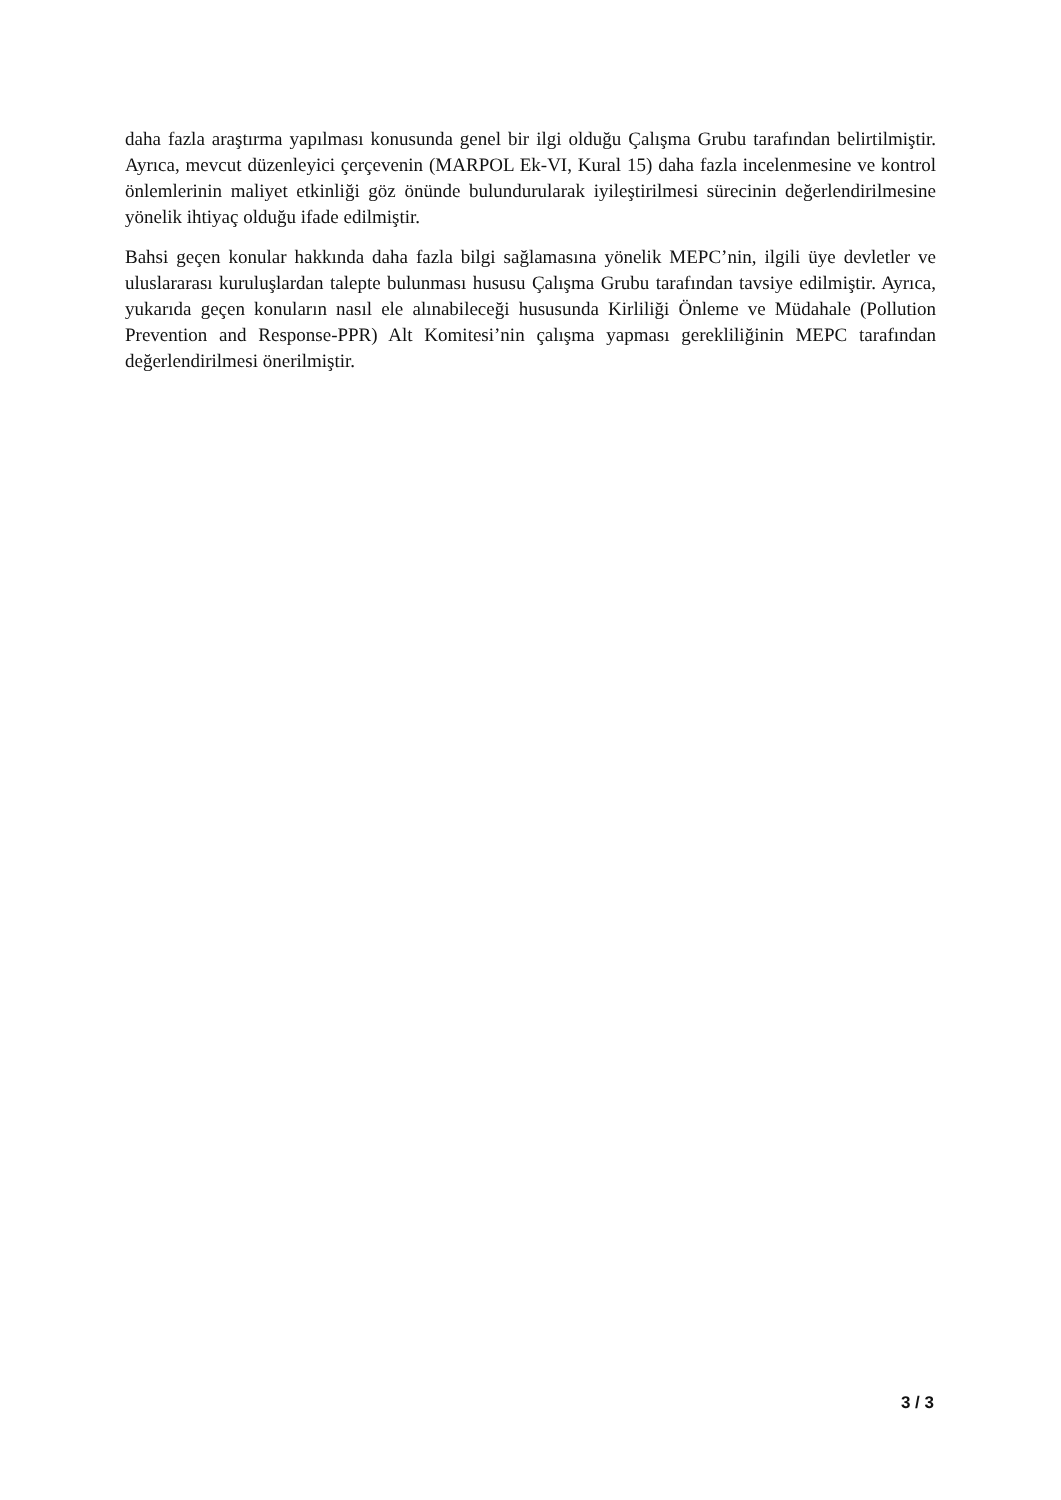daha fazla araştırma yapılması konusunda genel bir ilgi olduğu Çalışma Grubu tarafından belirtilmiştir. Ayrıca, mevcut düzenleyici çerçevenin (MARPOL Ek-VI, Kural 15) daha fazla incelenmesine ve kontrol önlemlerinin maliyet etkinliği göz önünde bulundurularak iyileştirilmesi sürecinin değerlendirilmesine yönelik ihtiyaç olduğu ifade edilmiştir.
Bahsi geçen konular hakkında daha fazla bilgi sağlamasına yönelik MEPC’nin, ilgili üye devletler ve uluslararası kuruluşlardan talepte bulunması hususu Çalışma Grubu tarafından tavsiye edilmiştir. Ayrıca, yukarıda geçen konuların nasıl ele alınabileceği hususunda Kirliliği Önleme ve Müdahale (Pollution Prevention and Response-PPR) Alt Komitesi’nin çalışma yapması gerekliliğinin MEPC tarafından değerlendirilmesi önerilmiştir.
3 / 3